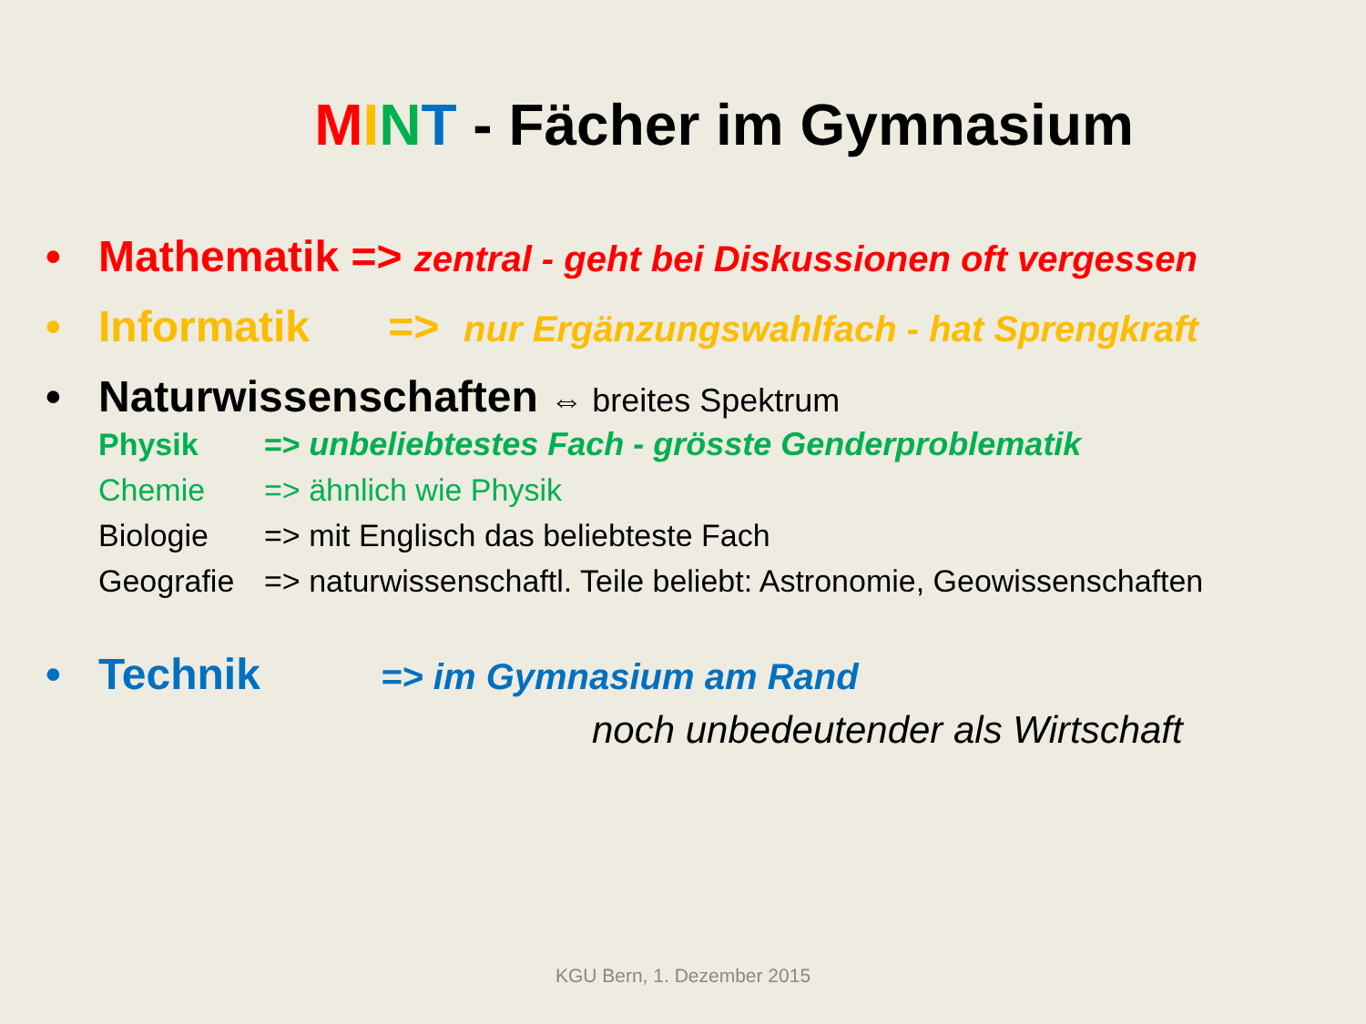MINT - Fächer im Gymnasium
• Mathematik => zentral - geht bei Diskussionen oft vergessen
• Informatik => nur Ergänzungswahlfach - hat Sprengkraft
• Naturwissenschaften ⇔ breites Spektrum
Physik => unbeliebtestes Fach - grösste Genderproblematik
Chemie => ähnlich wie Physik
Biologie => mit Englisch das beliebteste Fach
Geografie => naturwissenschaftl. Teile beliebt: Astronomie, Geowissenschaften
• Technik => im Gymnasium am Rand
noch unbedeutender als Wirtschaft
KGU Bern, 1. Dezember 2015